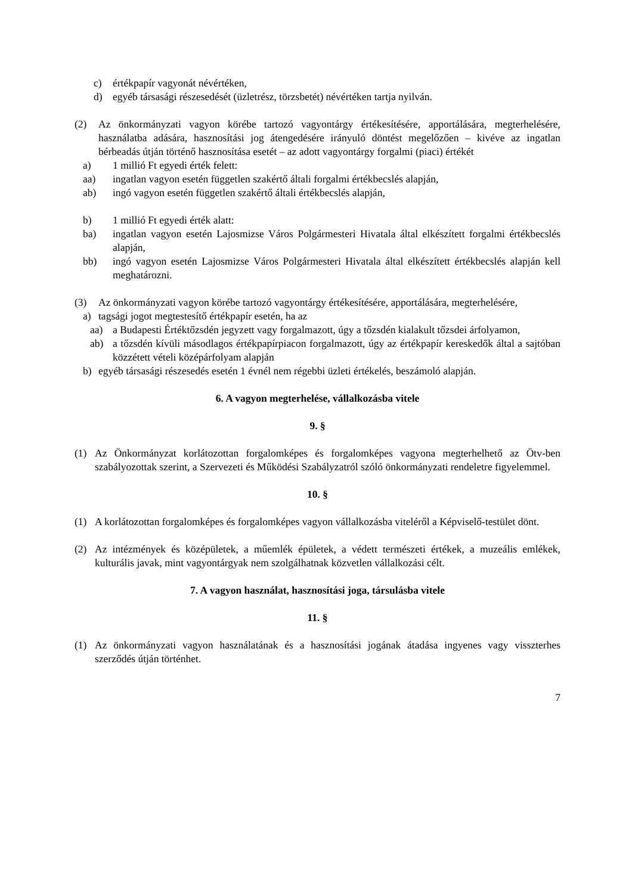c) értékpapír vagyonát névértéken,
d) egyéb társasági részesedését (üzletrész, törzsbetét) névértéken tartja nyilván.
(2) Az önkormányzati vagyon körébe tartozó vagyontárgy értékesítésére, apportálására, megterhelésére, használatba adására, hasznosítási jog átengedésére irányuló döntést megelőzően – kivéve az ingatlan bérbeadás útján történő hasznosítása esetét – az adott vagyontárgy forgalmi (piaci) értékét
a) 1 millió Ft egyedi érték felett:
aa) ingatlan vagyon esetén független szakértő általi forgalmi értékbecslés alapján,
ab) ingó vagyon esetén független szakértő általi értékbecslés alapján,
b) 1 millió Ft egyedi érték alatt:
ba) ingatlan vagyon esetén Lajosmizse Város Polgármesteri Hivatala által elkészített forgalmi értékbecslés alapján,
bb) ingó vagyon esetén Lajosmizse Város Polgármesteri Hivatala által elkészített értékbecslés alapján kell meghatározni.
(3) Az önkormányzati vagyon körébe tartozó vagyontárgy értékesítésére, apportálására, megterhelésére,
a) tagsági jogot megtestesítő értékpapír esetén, ha az
aa) a Budapesti Értéktőzsdén jegyzett vagy forgalmazott, úgy a tőzsdén kialakult tőzsdei árfolyamon,
ab) a tőzsdén kívüli másodlagos értékpapírpiacon forgalmazott, úgy az értékpapír kereskedők által a sajtóban közzétett vételi középárfolyam alapján
b) egyéb társasági részesedés esetén 1 évnél nem régebbi üzleti értékelés, beszámoló alapján.
6. A vagyon megterhelése, vállalkozásba vitele
9. §
(1) Az Önkormányzat korlátozottan forgalomképes és forgalomképes vagyona megterhelhető az Ötv-ben szabályozottak szerint, a Szervezeti és Működési Szabályzatról szóló önkormányzati rendeletre figyelemmel.
10. §
(1) A korlátozottan forgalomképes és forgalomképes vagyon vállalkozásba viteléről a Képviselő-testület dönt.
(2) Az intézmények és középületek, a műemlék épületek, a védett természeti értékek, a muzeális emlékek, kulturális javak, mint vagyontárgyak nem szolgálhatnak közvetlen vállalkozási célt.
7. A vagyon használat, hasznosítási joga, társulásba vitele
11. §
(1) Az önkormányzati vagyon használatának és a hasznosítási jogának átadása ingyenes vagy visszterhes szerződés útján történhet.
7